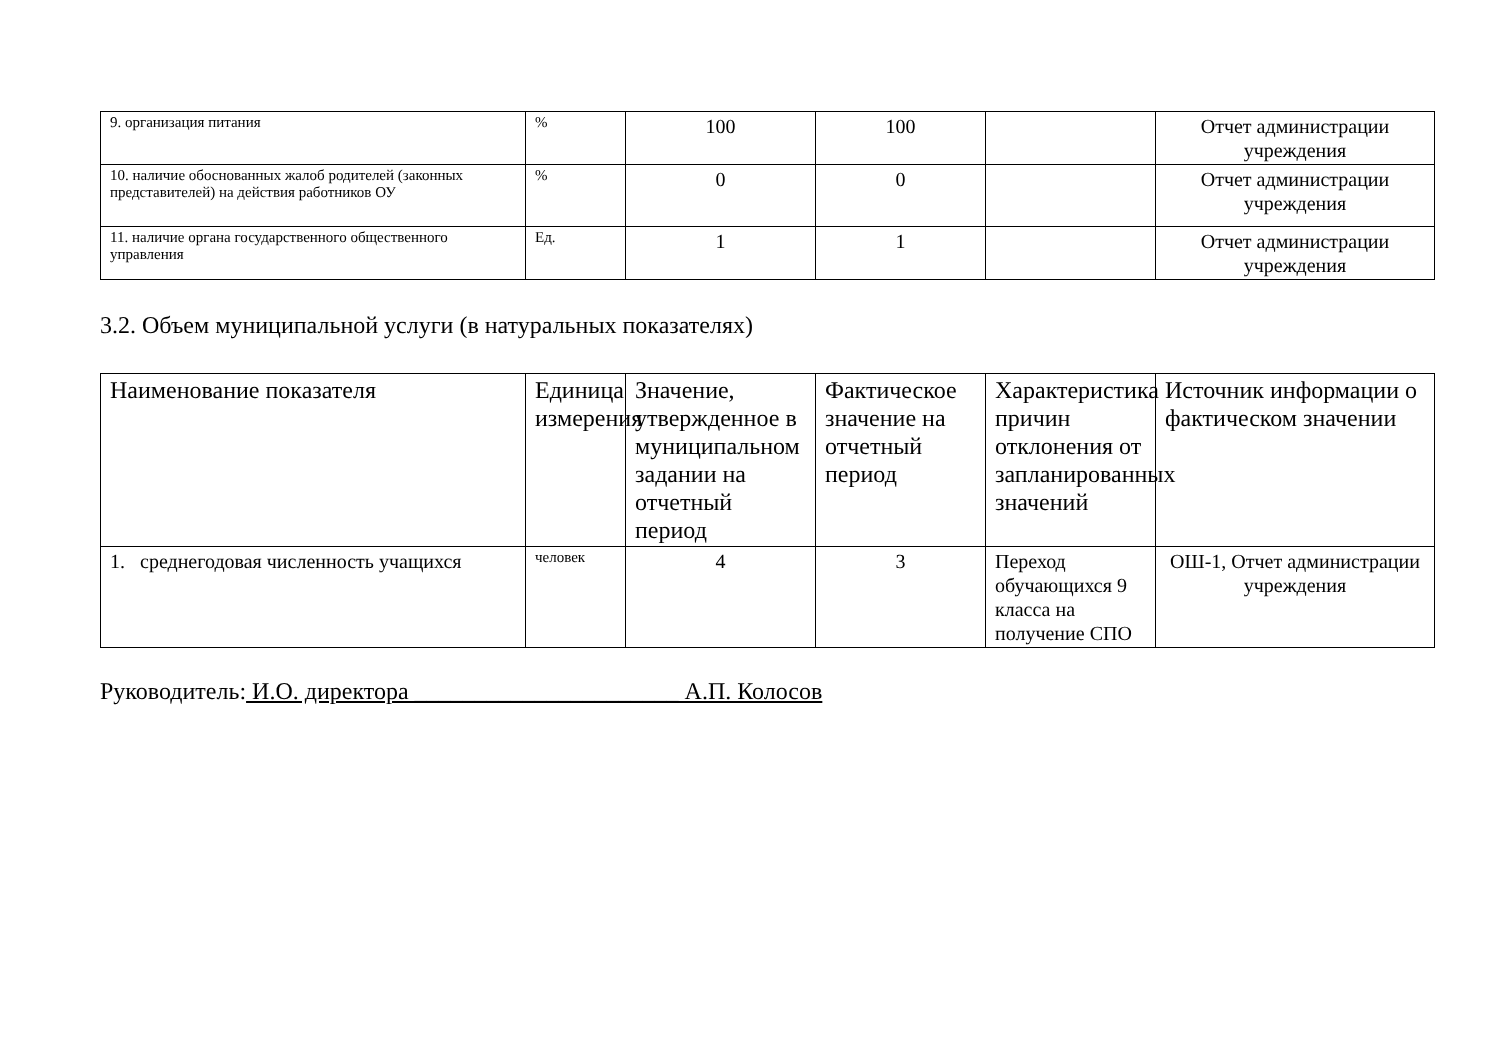| 9. организация питания | % | 100 | 100 | | Отчет администрации учреждения |
| 10. наличие обоснованных жалоб родителей (законных представителей) на действия работников ОУ | % | 0 | 0 | | Отчет администрации учреждения |
| 11. наличие органа государственного общественного управления | Ед. | 1 | 1 | | Отчет администрации учреждения |
3.2. Объем муниципальной услуги (в натуральных показателях)
| Наименование показателя | Единица измерения | Значение, утвержденное в муниципальном задании на отчетный период | Фактическое значение на отчетный период | Характеристика причин отклонения от запланированных значений | Источник информации о фактическом значении |
| --- | --- | --- | --- | --- | --- |
| 1. среднегодовая численность учащихся | человек | 4 | 3 | Переход обучающихся 9 класса на получение СПО | ОШ-1, Отчет администрации учреждения |
Руководитель: И.О. директора ______________________ А.П. Колосов